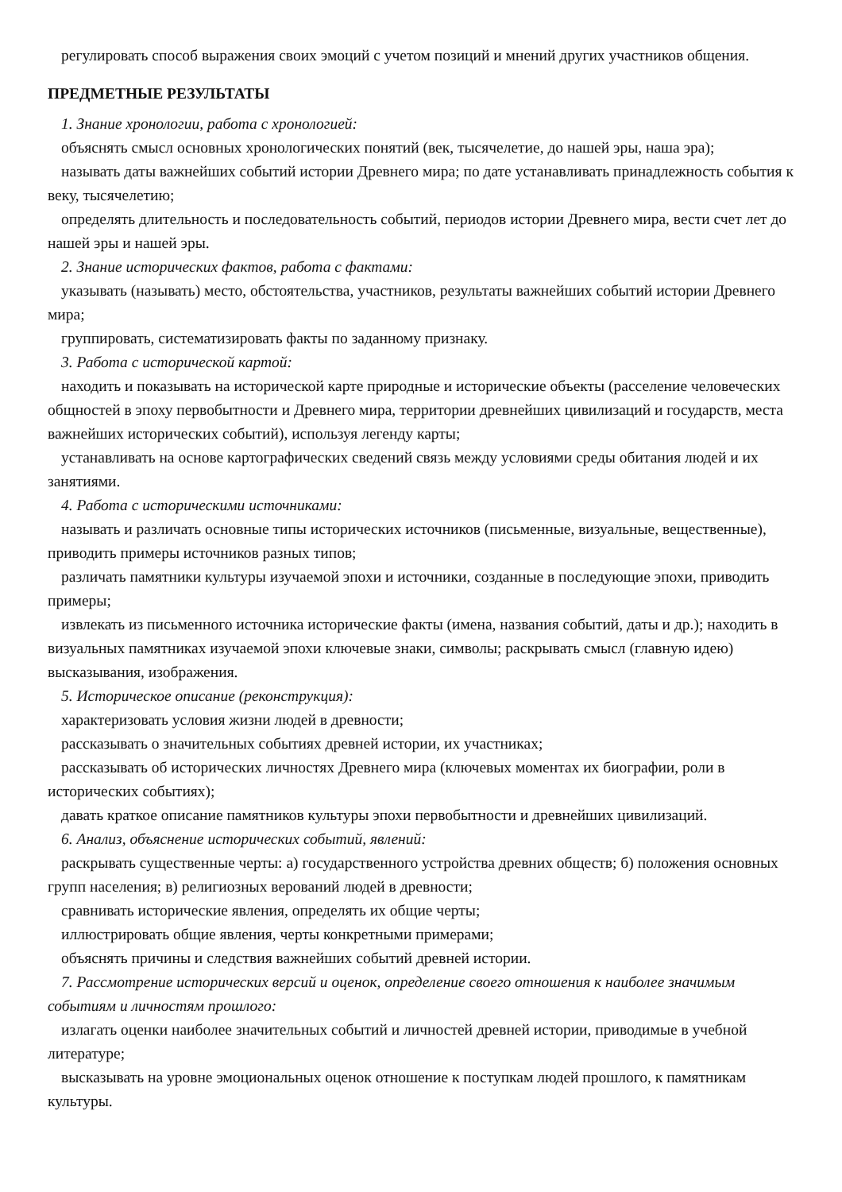регулировать способ выражения своих эмоций с учетом позиций и мнений других участников общения.
ПРЕДМЕТНЫЕ РЕЗУЛЬТАТЫ
1. Знание хронологии, работа с хронологией:
объяснять смысл основных хронологических понятий (век, тысячелетие, до нашей эры, наша эра);
называть даты важнейших событий истории Древнего мира; по дате устанавливать принадлежность события к веку, тысячелетию;
определять длительность и последовательность событий, периодов истории Древнего мира, вести счет лет до нашей эры и нашей эры.
2. Знание исторических фактов, работа с фактами:
указывать (называть) место, обстоятельства, участников, результаты важнейших событий истории Древнего мира;
группировать, систематизировать факты по заданному признаку.
3. Работа с исторической картой:
находить и показывать на исторической карте природные и исторические объекты (расселение человеческих общностей в эпоху первобытности и Древнего мира, территории древнейших цивилизаций и государств, места важнейших исторических событий), используя легенду карты;
устанавливать на основе картографических сведений связь между условиями среды обитания людей и их занятиями.
4. Работа с историческими источниками:
называть и различать основные типы исторических источников (письменные, визуальные, вещественные), приводить примеры источников разных типов;
различать памятники культуры изучаемой эпохи и источники, созданные в последующие эпохи, приводить примеры;
извлекать из письменного источника исторические факты (имена, названия событий, даты и др.); находить в визуальных памятниках изучаемой эпохи ключевые знаки, символы; раскрывать смысл (главную идею) высказывания, изображения.
5. Историческое описание (реконструкция):
характеризовать условия жизни людей в древности;
рассказывать о значительных событиях древней истории, их участниках;
рассказывать об исторических личностях Древнего мира (ключевых моментах их биографии, роли в исторических событиях);
давать краткое описание памятников культуры эпохи первобытности и древнейших цивилизаций.
6. Анализ, объяснение исторических событий, явлений:
раскрывать существенные черты: а) государственного устройства древних обществ; б) положения основных групп населения; в) религиозных верований людей в древности;
сравнивать исторические явления, определять их общие черты;
иллюстрировать общие явления, черты конкретными примерами;
объяснять причины и следствия важнейших событий древней истории.
7. Рассмотрение исторических версий и оценок, определение своего отношения к наиболее значимым событиям и личностям прошлого:
излагать оценки наиболее значительных событий и личностей древней истории, приводимые в учебной литературе;
высказывать на уровне эмоциональных оценок отношение к поступкам людей прошлого, к памятникам культуры.